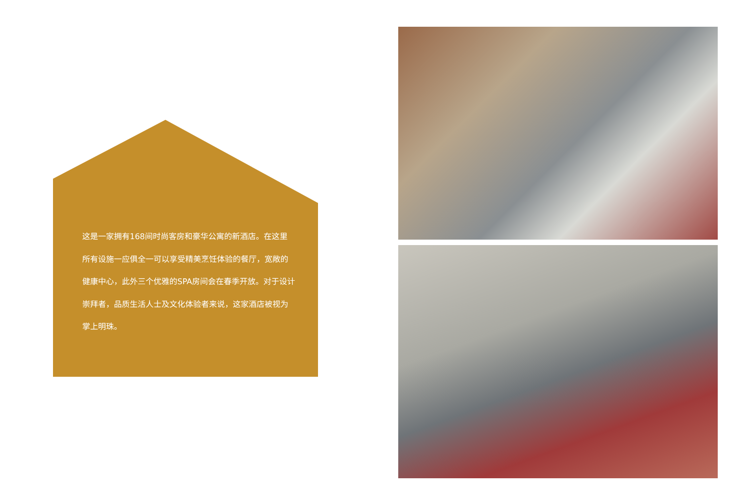这是一家拥有168间时尚客房和豪华公寓的新酒店。在这里所有设施一应俱全一可以享受精美烹饪体验的餐厅，宽敞的健康中心，此外三个优雅的SPA房间会在春季开放。对于设计崇拜者，品质生活人士及文化体验者来说，这家酒店被视为掌上明珠。